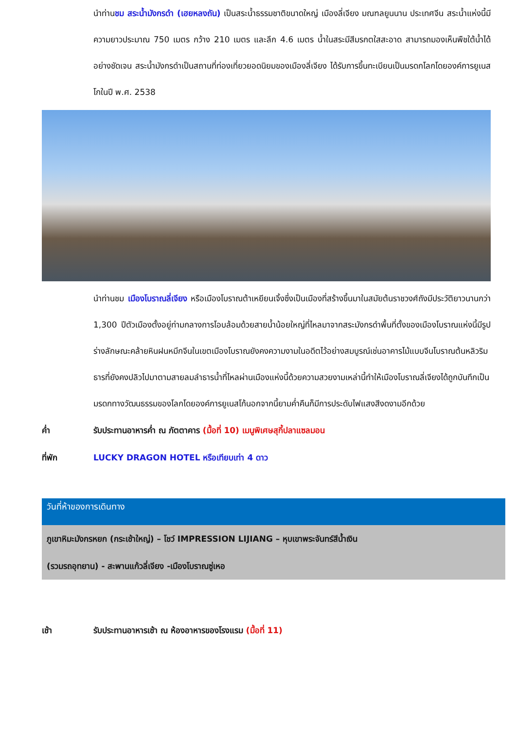นำท่านชม สระน้ำมังกรดำ (เฮยหลงถัน) เป็นสระน้ำธรรมชาติขนาดใหญ่ เมืองลี่เจียง มณฑลยูนนาน ประเทศจีน สระน้ำแห่งนี้มีความยาวประมาณ 750 เมตร กว้าง 210 เมตร และลึก 4.6 เมตร น้ำในสระมีสีมรกตใสสะอาด สามารถมองเห็นพืชใต้น้ำได้อย่างชัดเจน สระน้ำมังกรดำเป็นสถานที่ท่องเที่ยวยอดนิยมของเมืองลี่เจียง ได้รับการขึ้นทะเบียนเป็นมรดกโลกโดยองค์การยูเนสโกในปี พ.ศ. 2538
นำท่านชม เมืองโบราณลี่เจียง หรือเมืองโบราณต้าเหยียนเจิ้งซึ่งเป็นเมืองที่สร้างขึ้นมาในสมัยต้นราชวงศ์ถังมีประวัติยาวนานกว่า 1,300 ปีตัวเมืองตั้งอยู่ท่ามกลางการโอบล้อมด้วยสายน้ำน้อยใหญ่ที่ไหลมาจากสระมังกรดำพื้นที่ตั้งของเมืองโบราณแห่งนี้มีรูปร่างลักษณะคล้ายหินฝนหมึกจีนในเขตเมืองโบราณยังคงความงามในอดีตไว้อย่างสมบูรณ์เช่นอาคารไม้แบบจีนโบราณต้นหลิวริมธารที่ยังคงปลิวไปมาตามสายลมลำธารน้ำที่ไหลผ่านเมืองแห่งนี้ด้วยความสวยงามเหล่านี้ทำให้เมืองโบราณลี่เจียงได้ถูกบันทึกเป็นมรดกทางวัฒนธรรมของโลกโดยองค์การยูเนสโก้นอกจากนี้ยามค่ำคืนก็มีการประดับไฟแสงสีงดงามอีกด้วย
ค่ำ รับประทานอาหารค่ำ ณ ภัตตาคาร (มื้อที่ 10) เมนูพิเศษสุกี้ปลาแซลมอน
ที่พัก LUCKY DRAGON HOTEL หรือเทียบเท่า 4 ดาว
วันที่ห้าของการเดินทาง
ภูเขาหิมะมังกรหยก (กระเช้าใหญ่) – โชว์ IMPRESSION LIJIANG – หุบเขาพระจันทร์สีน้ำเงิน
(รวมรถอุทยาน) - สะพานแก้วลี่เจียง -เมืองโบราณซู่เหอ
เช้า รับประทานอาหารเช้า ณ ห้องอาหารของโรงแรม (มื้อที่ 11)